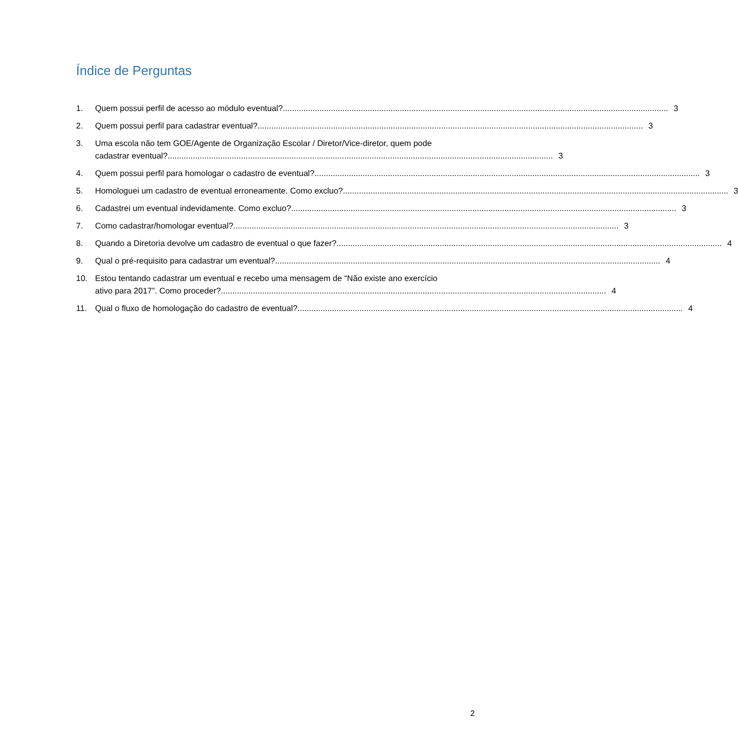Índice de Perguntas
1. Quem possui perfil de acesso ao módulo eventual? 3
2. Quem possui perfil para cadastrar eventual? 3
3. Uma escola não tem GOE/Agente de Organização Escolar / Diretor/Vice-diretor, quem pode
cadastrar eventual? 3
4. Quem possui perfil para homologar o cadastro de eventual? 3
5. Homologuei um cadastro de eventual erroneamente. Como excluo? 3
6. Cadastrei um eventual indevidamente. Como excluo? 3
7. Como cadastrar/homologar eventual? 3
8. Quando a Diretoria devolve um cadastro de eventual o que fazer? 4
9. Qual o pré-requisito para cadastrar um eventual? 4
10. Estou tentando cadastrar um eventual e recebo uma mensagem de “Não existe ano exercício
ativo para 2017”. Como proceder? 4
11. Qual o fluxo de homologação do cadastro de eventual? 4
2